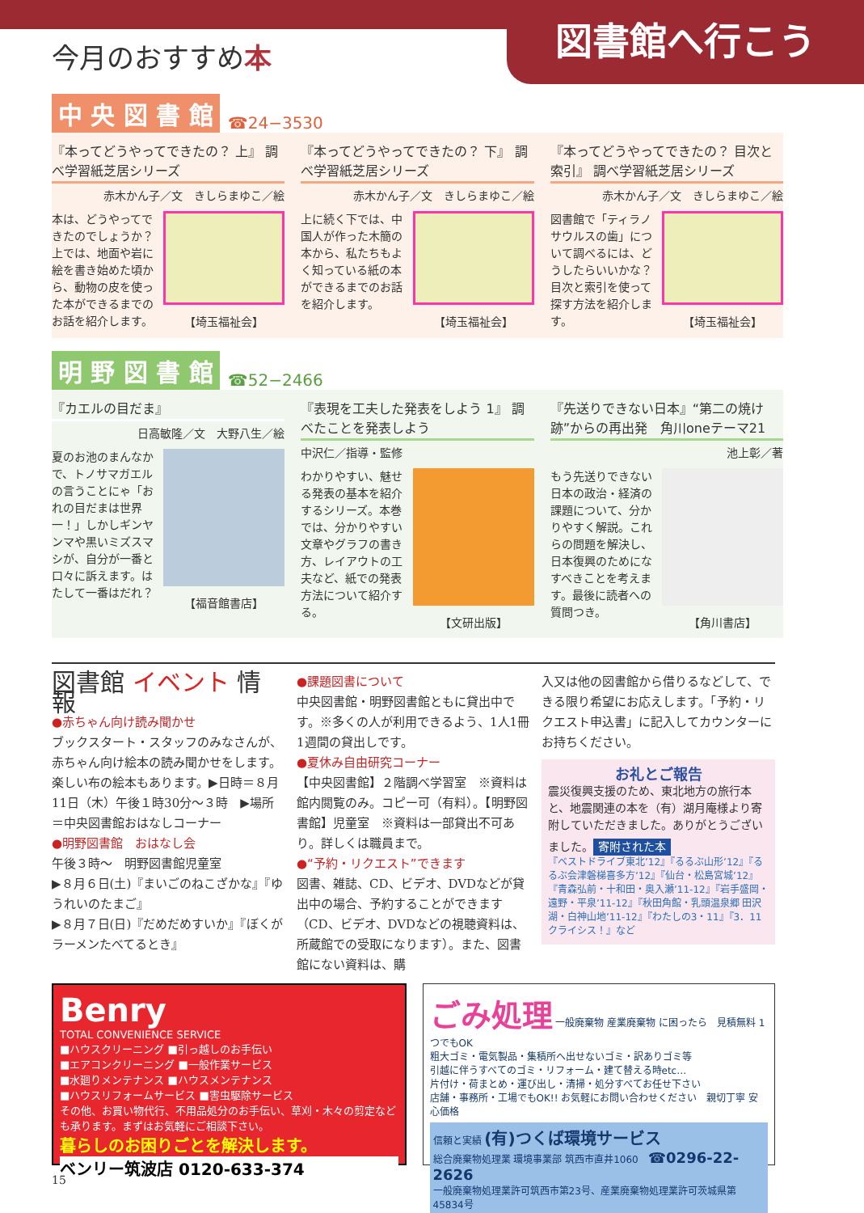今月のおすすめ本
図書館へ行こう
中 央 図 書 館 ☎24−3530
『本ってどうやってできたの？ 上』 調べ学習紙芝居シリーズ
赤木かん子／文　きしらまゆこ／絵
本は、どうやってできたのでしょうか？上では、地面や岩に絵を書き始めた頃から、動物の皮を使った本ができるまでのお話を紹介します。
【埼玉福祉会】
『本ってどうやってできたの？ 下』 調べ学習紙芝居シリーズ
赤木かん子／文　きしらまゆこ／絵
上に続く下では、中国人が作った木簡の本から、私たちもよく知っている紙の本ができるまでのお話を紹介します。
【埼玉福祉会】
『本ってどうやってできたの？ 目次と索引』 調べ学習紙芝居シリーズ
赤木かん子／文　きしらまゆこ／絵
図書館で「ティラノサウルスの歯」について調べるには、どうしたらいいかな？目次と索引を使って探す方法を紹介します。
【埼玉福祉会】
明 野 図 書 館 ☎52−2466
『カエルの目だま』
日高敏隆／文　大野八生／絵
夏のお池のまんなかで、トノサマガエルの言うことにゃ「おれの目だまは世界一！」しかしギンヤンマや黒いミズスマシが、自分が一番と口々に訴えます。はたして一番はだれ？
【福音館書店】
『表現を工夫した発表をしよう 1』 調べたことを発表しよう
中沢仁／指導・監修
わかりやすい、魅せる発表の基本を紹介するシリーズ。本巻では、分かりやすい文章やグラフの書き方、レイアウトの工夫など、紙での発表方法について紹介する。
【文研出版】
『先送りできない日本』“第二の焼け跡”からの再出発　角川oneテーマ21
池上彰／著
もう先送りできない日本の政治・経済の課題について、分かりやすく解説。これらの問題を解決し、日本復興のためになすべきことを考えます。最後に読者への質問つき。
【角川書店】
図書館 イベント 情報
●赤ちゃん向け読み聞かせ
ブックスタート・スタッフのみなさんが、赤ちゃん向け絵本の読み聞かせをします。楽しい布の絵本もあります。▶日時＝８月11日（木）午後１時30分～３時　▶場所＝中央図書館おはなしコーナー
●明野図書館　おはなし会
午後３時～　明野図書館児童室
▶８月６日(土)『まいごのねこざかな』『ゆうれいのたまご』
▶８月７日(日)『だめだめすいか』『ぼくがラーメンたべてるとき』
●課題図書について
中央図書館・明野図書館ともに貸出中です。※多くの人が利用できるよう、1人1冊1週間の貸出しです。
●夏休み自由研究コーナー
【中央図書館】２階調べ学習室　※資料は館内閲覧のみ。コピー可（有料）。【明野図書館】児童室　※資料は一部貸出不可あり。詳しくは職員まで。
●“予約・リクエスト”できます
図書、雑誌、CD、ビデオ、DVDなどが貸出中の場合、予約することができます（CD、ビデオ、DVDなどの視聴資料は、所蔵館での受取になります）。また、図書館にない資料は、購
入又は他の図書館から借りるなどして、できる限り希望にお応えします。「予約・リクエスト申込書」に記入してカウンターにお持ちください。
お礼とご報告
震災復興支援のため、東北地方の旅行本と、地震関連の本を（有）湖月庵様より寄附していただきました。ありがとうございました。
寄附された本
『ベストドライブ東北’12』『るるぶ山形’12』『るるぶ会津磐梯喜多方’12』『仙台・松島宮城’12』『青森弘前・十和田・奥入瀬’11-12』『岩手盛岡・遠野・平泉’11-12』『秋田角館・乳頭温泉郷 田沢湖・白神山地’11-12』『わたしの3・11』『3．11クライシス！』など
Benry
TOTAL CONVENIENCE SERVICE
■ハウスクリーニング ■引っ越しのお手伝い
■エアコンクリーニング ■一般作業サービス
■水廻りメンテナンス ■ハウスメンテナンス
■ハウスリフォームサービス ■害虫駆除サービス
その他、お買い物代行、不用品処分のお手伝い、草刈・木々の剪定なども承ります。まずはお気軽にご相談下さい。
暮らしのお困りごとを解決します。
ベンリー筑波店 0120-633-374
ごみ処理 一般廃棄物 産業廃棄物 に困ったら　見積無料 1つでもOK
粗大ゴミ・電気製品・集積所へ出せないゴミ・訳ありゴミ等
引越に伴うすべてのゴミ・リフォーム・建て替える時etc…
片付け・荷まとめ・運び出し・清掃・処分すべてお任せ下さい
店舗・事務所・工場でもOK!! お気軽にお問い合わせください　親切丁寧 安心価格
信頼と実績 (有)つくば環境サービス
総合廃棄物処理業 環境事業部 筑西市直井1060　☎0296-22-2626
一般廃棄物処理業許可筑西市第23号、産業廃棄物処理業許可茨城県第45834号
15